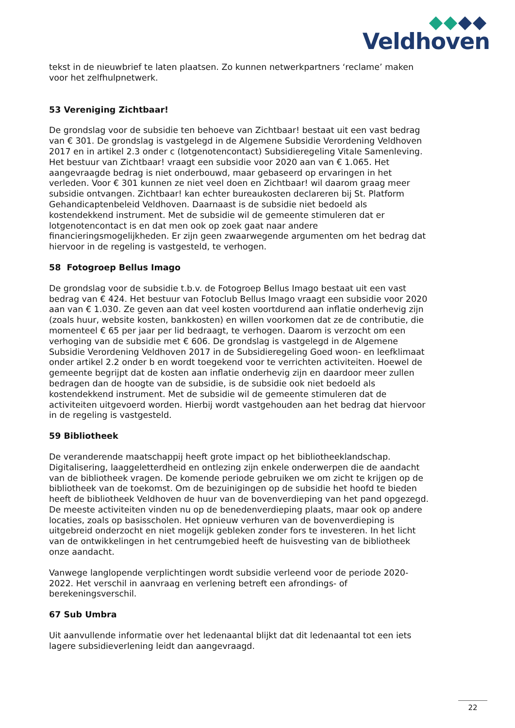Veldhoven
tekst in de nieuwbrief te laten plaatsen. Zo kunnen netwerkpartners ‘reclame’ maken voor het zelfhulpnetwerk.
53 Vereniging Zichtbaar!
De grondslag voor de subsidie ten behoeve van Zichtbaar! bestaat uit een vast bedrag van € 301. De grondslag is vastgelegd in de Algemene Subsidie Verordening Veldhoven 2017 en in artikel 2.3 onder c (lotgenotencontact) Subsidieregeling Vitale Samenleving.
Het bestuur van Zichtbaar! vraagt een subsidie voor 2020 aan van € 1.065. Het aangevraagde bedrag is niet onderbouwd, maar gebaseerd op ervaringen in het verleden. Voor € 301 kunnen ze niet veel doen en Zichtbaar! wil daarom graag meer subsidie ontvangen. Zichtbaar! kan echter bureaukosten declareren bij St. Platform Gehandicaptenbeleid Veldhoven. Daarnaast is de subsidie niet bedoeld als kostendekkend instrument. Met de subsidie wil de gemeente stimuleren dat er lotgenotencontact is en dat men ook op zoek gaat naar andere financieringsmogelijkheden. Er zijn geen zwaarwegende argumenten om het bedrag dat hiervoor in de regeling is vastgesteld, te verhogen.
58 Fotogroep Bellus Imago
De grondslag voor de subsidie t.b.v. de Fotogroep Bellus Imago bestaat uit een vast bedrag van € 424. Het bestuur van Fotoclub Bellus Imago vraagt een subsidie voor 2020 aan van € 1.030. Ze geven aan dat veel kosten voortdurend aan inflatie onderhevig zijn (zoals huur, website kosten, bankkosten) en willen voorkomen dat ze de contributie, die momenteel € 65 per jaar per lid bedraagt, te verhogen. Daarom is verzocht om een verhoging van de subsidie met € 606. De grondslag is vastgelegd in de Algemene Subsidie Verordening Veldhoven 2017 in de Subsidieregeling Goed woon- en leefklimaat onder artikel 2.2 onder b en wordt toegekend voor te verrichten activiteiten. Hoewel de gemeente begrijpt dat de kosten aan inflatie onderhevig zijn en daardoor meer zullen bedragen dan de hoogte van de subsidie, is de subsidie ook niet bedoeld als kostendekkend instrument. Met de subsidie wil de gemeente stimuleren dat de activiteiten uitgevoerd worden. Hierbij wordt vastgehouden aan het bedrag dat hiervoor in de regeling is vastgesteld.
59 Bibliotheek
De veranderende maatschappij heeft grote impact op het bibliotheeklandschap. Digitalisering, laaggeletterdheid en ontlezing zijn enkele onderwerpen die de aandacht van de bibliotheek vragen. De komende periode gebruiken we om zicht te krijgen op de bibliotheek van de toekomst. Om de bezuinigingen op de subsidie het hoofd te bieden heeft de bibliotheek Veldhoven de huur van de bovenverdieping van het pand opgezegd. De meeste activiteiten vinden nu op de benedenverdieping plaats, maar ook op andere locaties, zoals op basisscholen. Het opnieuw verhuren van de bovenverdieping is uitgebreid onderzocht en niet mogelijk gebleken zonder fors te investeren. In het licht van de ontwikkelingen in het centrumgebied heeft de huisvesting van de bibliotheek onze aandacht.
Vanwege langlopende verplichtingen wordt subsidie verleend voor de periode 2020-2022. Het verschil in aanvraag en verlening betreft een afrondings- of berekeningsverschil.
67 Sub Umbra
Uit aanvullende informatie over het ledenaantal blijkt dat dit ledenaantal tot een iets lagere subsidieverlening leidt dan aangevraagd.
22